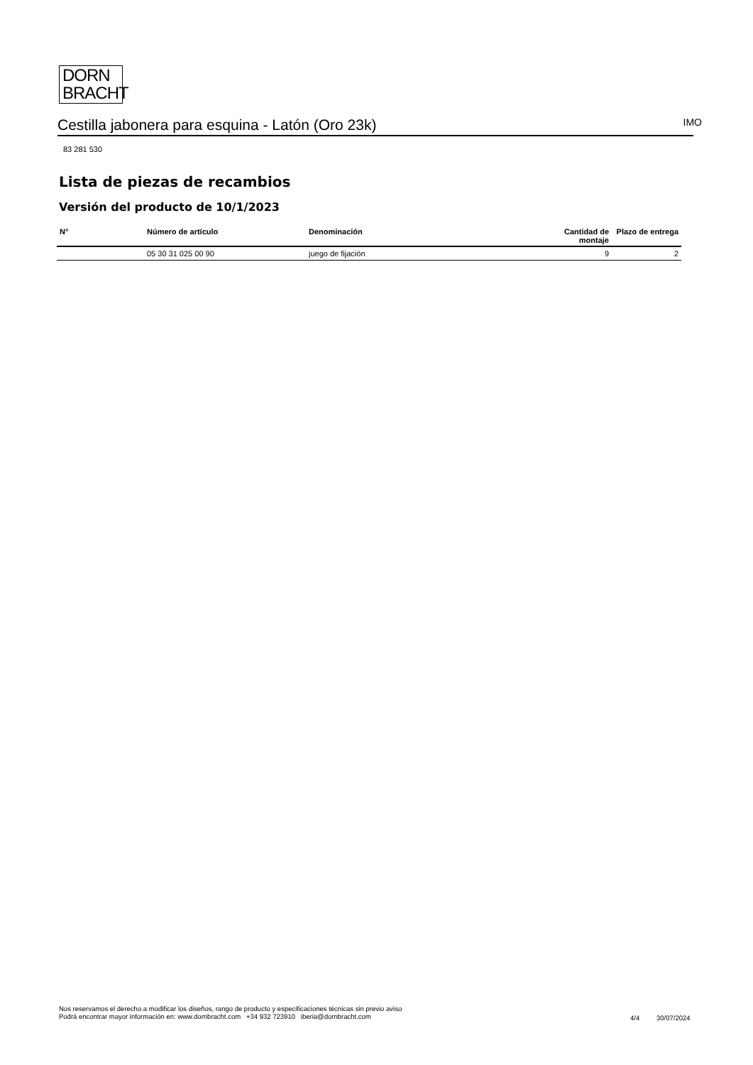DORN
BRACHT
Cestilla jabonera para esquina - Latón (Oro 23k)
IMO
83 281 530
Lista de piezas de recambios
Versión del producto de 10/1/2023
| N° | Número de artículo | Denominación | Cantidad de montaje | Plazo de entrega |
| --- | --- | --- | --- | --- |
| | 05 30 31 025 00 90 | juego de fijación | 9 | 2 |
Nos reservamos el derecho a modificar los diseños, rango de producto y especificaciones técnicas sin previo aviso
Podrá encontrar mayor información en: www.dornbracht.com +34 932 723910 iberia@dornbracht.com
4/4 30/07/2024